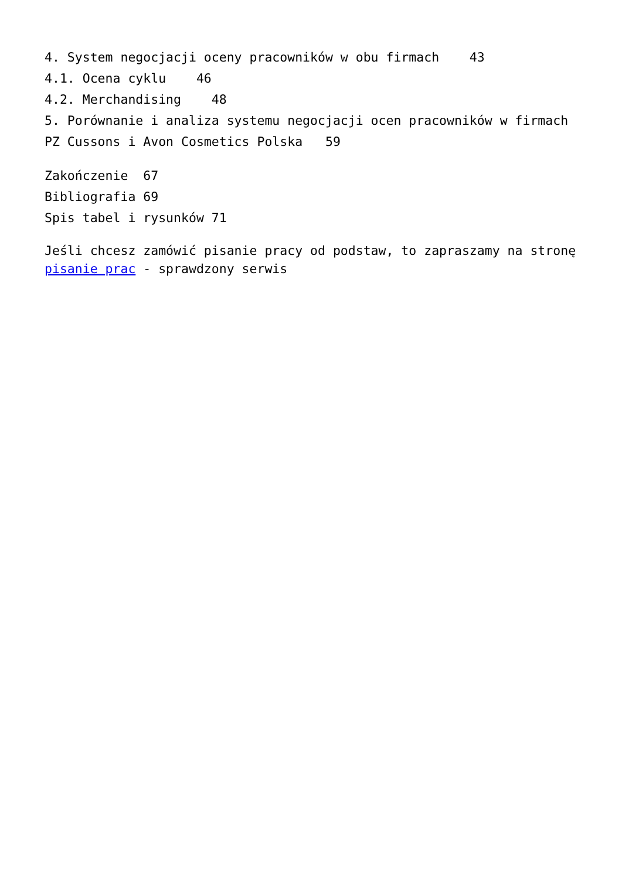4. System negocjacji oceny pracowników w obu firmach 43
4.1. Ocena cyklu 46
4.2. Merchandising 48
5. Porównanie i analiza systemu negocjacji ocen pracowników w firmach PZ Cussons i Avon Cosmetics Polska 59
Zakończenie 67
Bibliografia 69
Spis tabel i rysunków 71
Jeśli chcesz zamówić pisanie pracy od podstaw, to zapraszamy na stronę pisanie prac - sprawdzony serwis